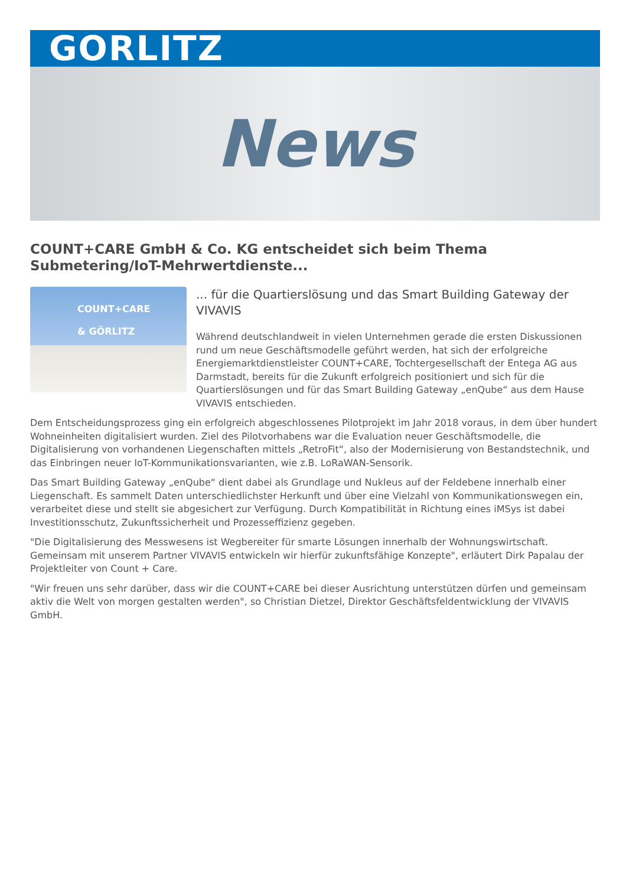GORLITZ
News
COUNT+CARE GmbH & Co. KG entscheidet sich beim Thema Submetering/IoT-Mehrwertdienste...
COUNT+CARE
& GÖRLITZ
... für die Quartierslösung und das Smart Building Gateway der VIVAVIS
Während deutschlandweit in vielen Unternehmen gerade die ersten Diskussionen rund um neue Geschäftsmodelle geführt werden, hat sich der erfolgreiche Energiemarktdienstleister COUNT+CARE, Tochtergesellschaft der Entega AG aus Darmstadt, bereits für die Zukunft erfolgreich positioniert und sich für die Quartierslösungen und für das Smart Building Gateway „enQube“ aus dem Hause VIVAVIS entschieden.
Dem Entscheidungsprozess ging ein erfolgreich abgeschlossenes Pilotprojekt im Jahr 2018 voraus, in dem über hundert Wohneinheiten digitalisiert wurden. Ziel des Pilotvorhabens war die Evaluation neuer Geschäftsmodelle, die Digitalisierung von vorhandenen Liegenschaften mittels „RetroFit“, also der Modernisierung von Bestandstechnik, und das Einbringen neuer IoT-Kommunikationsvarianten, wie z.B. LoRaWAN-Sensorik.
Das Smart Building Gateway „enQube“ dient dabei als Grundlage und Nukleus auf der Feldebene innerhalb einer Liegenschaft. Es sammelt Daten unterschiedlichster Herkunft und über eine Vielzahl von Kommunikationswegen ein, verarbeitet diese und stellt sie abgesichert zur Verfügung. Durch Kompatibilität in Richtung eines iMSys ist dabei Investitionsschutz, Zukunftssicherheit und Prozesseffizienz gegeben.
"Die Digitalisierung des Messwesens ist Wegbereiter für smarte Lösungen innerhalb der Wohnungswirtschaft. Gemeinsam mit unserem Partner VIVAVIS entwickeln wir hierfür zukunftsfähige Konzepte", erläutert Dirk Papalau der Projektleiter von Count + Care.
"Wir freuen uns sehr darüber, dass wir die COUNT+CARE bei dieser Ausrichtung unterstützen dürfen und gemeinsam aktiv die Welt von morgen gestalten werden", so Christian Dietzel, Direktor Geschäftsfeldentwicklung der VIVAVIS GmbH.